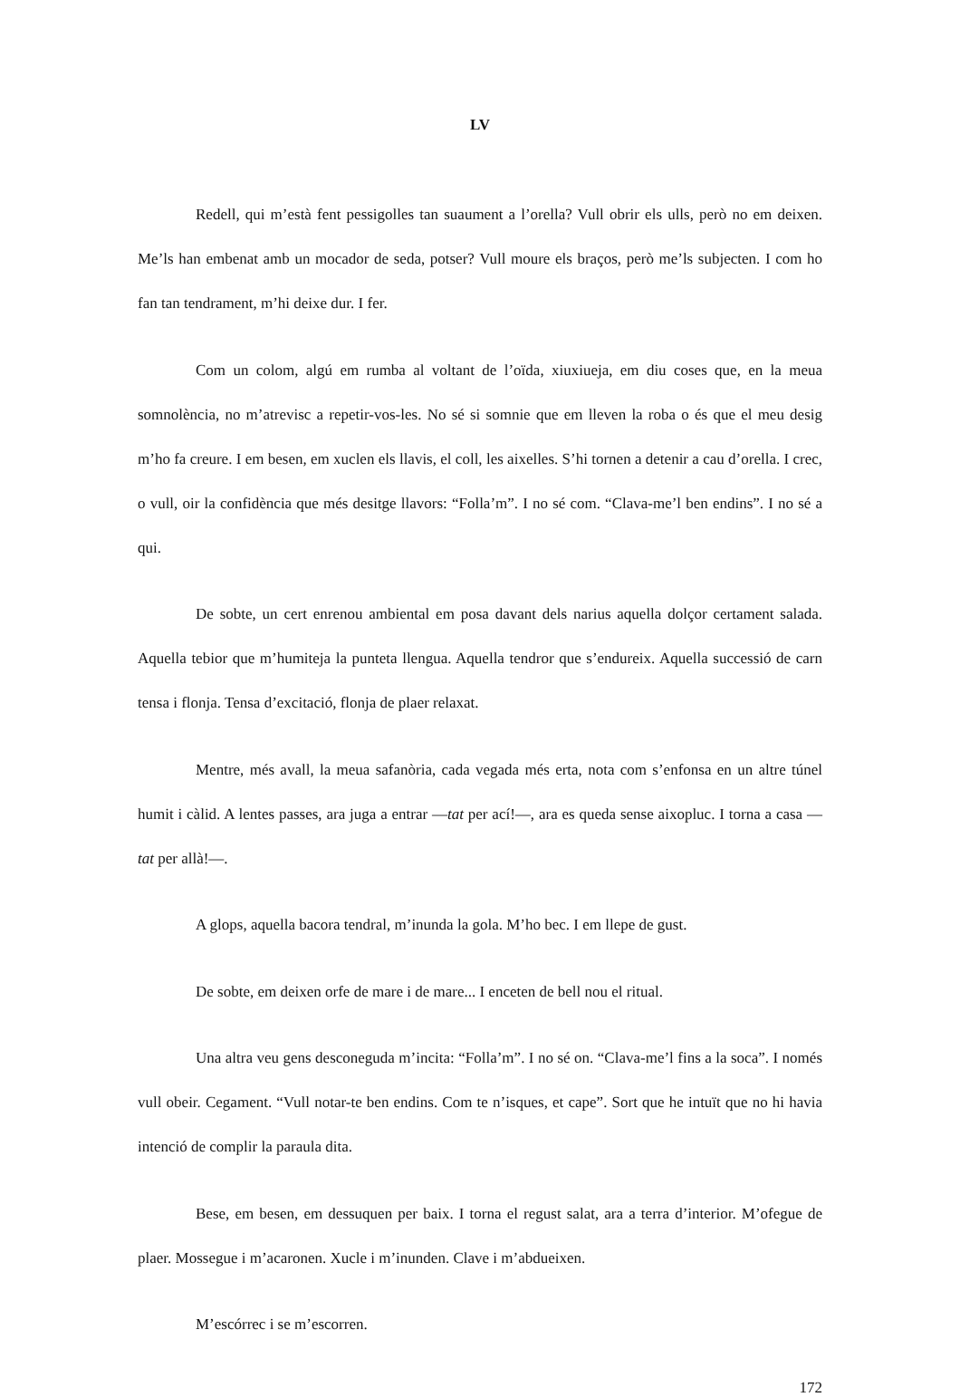LV
Redell, qui m’està fent pessigolles tan suaument a l’orella? Vull obrir els ulls, però no em deixen. Me’ls han embenat amb un mocador de seda, potser? Vull moure els braços, però me’ls subjecten. I com ho fan tan tendrament, m’hi deixe dur. I fer.
Com un colom, algú em rumba al voltant de l’oïda, xiuxiueja, em diu coses que, en la meua somnolència, no m’atrevisc a repetir-vos-les. No sé si somnie que em lleven la roba o és que el meu desig m’ho fa creure. I em besen, em xuclen els llavis, el coll, les aixelles. S’hi tornen a detenir a cau d’orella. I crec, o vull, oir la confidència que més desitge llavors: “Folla’m”. I no sé com. “Clava-me’l ben endins”. I no sé a qui.
De sobte, un cert enrenou ambiental em posa davant dels narius aquella dolçor certament salada. Aquella tebior que m’humiteja la punteta llengua. Aquella tendror que s’endureix. Aquella successió de carn tensa i flonja. Tensa d’excitació, flonja de plaer relaxat.
Mentre, més avall, la meua safanòria, cada vegada més erta, nota com s’enfonsa en un altre túnel humit i càlid. A lentes passes, ara juga a entrar —tat per ací!—, ara es queda sense aixopluc. I torna a casa —tat per allà!—.
A glops, aquella bacora tendral, m’inunda la gola. M’ho bec. I em llepe de gust.
De sobte, em deixen orfe de mare i de mare... I enceten de bell nou el ritual.
Una altra veu gens desconeguda m’incita: “Folla’m”. I no sé on. “Clava-me’l fins a la soca”. I només vull obeir. Cegament. “Vull notar-te ben endins. Com te n’isques, et cape”. Sort que he intuït que no hi havia intenció de complir la paraula dita.
Bese, em besen, em dessuquen per baix. I torna el regust salat, ara a terra d’interior. M’ofegue de plaer. Mossegue i m’acaronen. Xucle i m’inunden. Clave i m’abdueixen.
M’escórrec i se m’escorren.
172